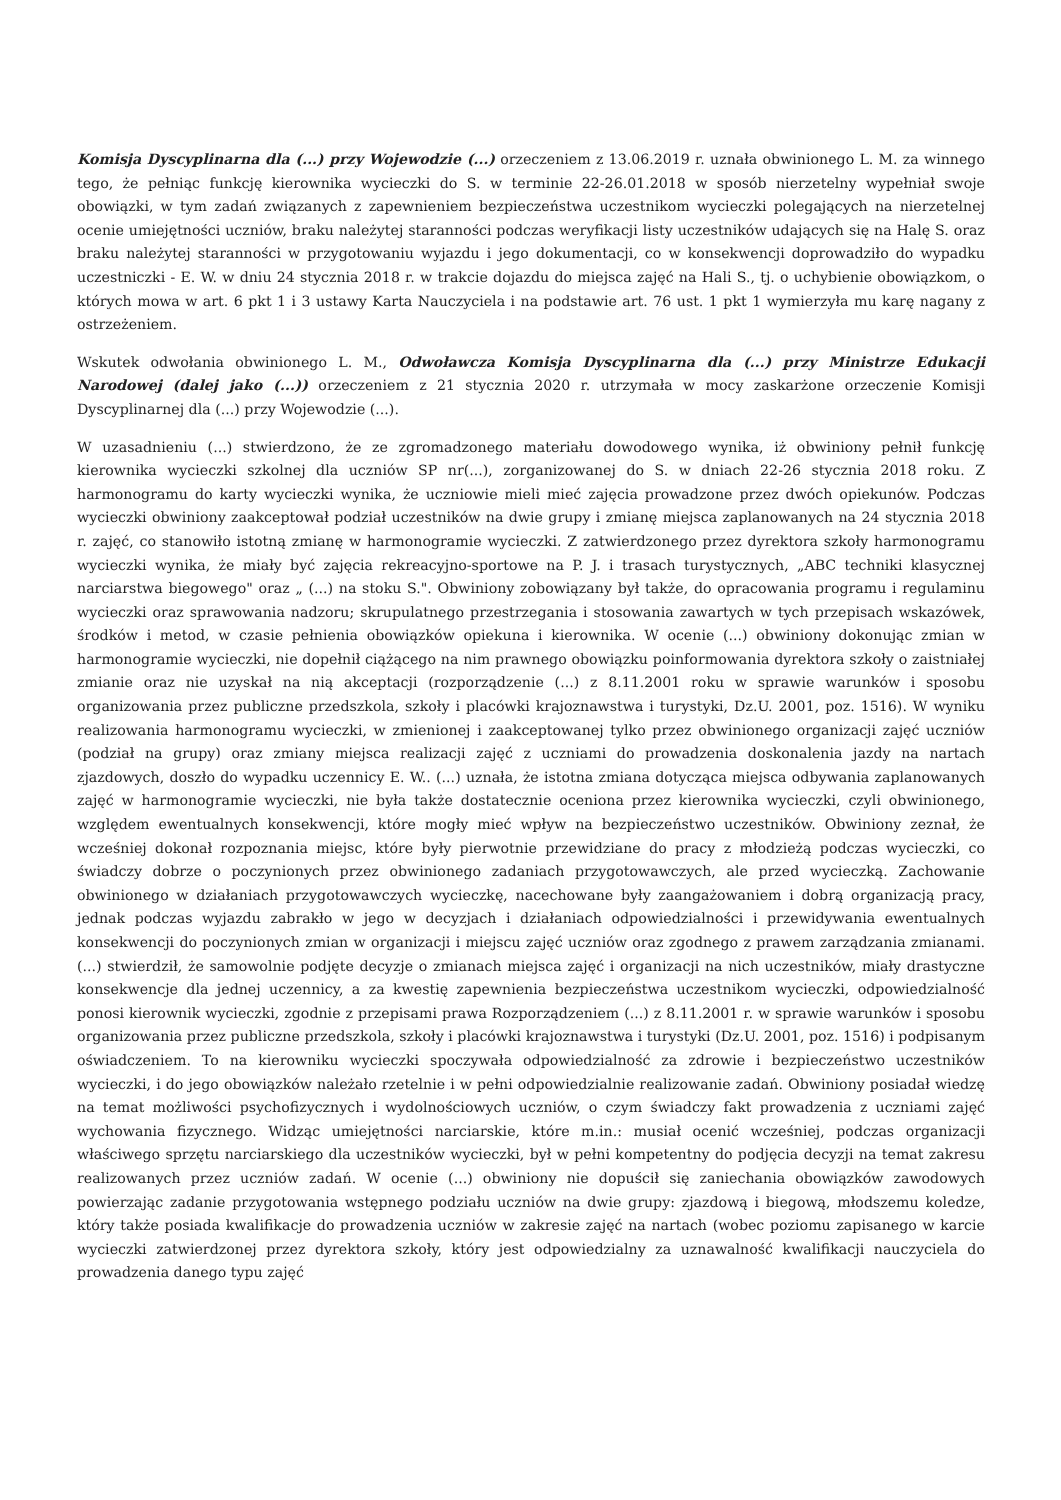Komisja Dyscyplinarna dla (...) przy Wojewodzie (...) orzeczeniem z 13.06.2019 r. uznała obwinionego L. M. za winnego tego, że pełniąc funkcję kierownika wycieczki do S. w terminie 22-26.01.2018 w sposób nierzetelny wypełniał swoje obowiązki, w tym zadań związanych z zapewnieniem bezpieczeństwa uczestnikom wycieczki polegających na nierzetelnej ocenie umiejętności uczniów, braku należytej staranności podczas weryfikacji listy uczestników udających się na Halę S. oraz braku należytej staranności w przygotowaniu wyjazdu i jego dokumentacji, co w konsekwencji doprowadziło do wypadku uczestniczki - E. W. w dniu 24 stycznia 2018 r. w trakcie dojazdu do miejsca zajęć na Hali S., tj. o uchybienie obowiązkom, o których mowa w art. 6 pkt 1 i 3 ustawy Karta Nauczyciela i na podstawie art. 76 ust. 1 pkt 1 wymierzyła mu karę nagany z ostrzeżeniem.
Wskutek odwołania obwinionego L. M., Odwoławcza Komisja Dyscyplinarna dla (...) przy Ministrze Edukacji Narodowej (dalej jako (...)) orzeczeniem z 21 stycznia 2020 r. utrzymała w mocy zaskarżone orzeczenie Komisji Dyscyplinarnej dla (...) przy Wojewodzie (...).
W uzasadnieniu (...) stwierdzono, że ze zgromadzonego materiału dowodowego wynika, iż obwiniony pełnił funkcję kierownika wycieczki szkolnej dla uczniów SP nr(...), zorganizowanej do S. w dniach 22-26 stycznia 2018 roku. Z harmonogramu do karty wycieczki wynika, że uczniowie mieli mieć zajęcia prowadzone przez dwóch opiekunów. Podczas wycieczki obwiniony zaakceptował podział uczestników na dwie grupy i zmianę miejsca zaplanowanych na 24 stycznia 2018 r. zajęć, co stanowiło istotną zmianę w harmonogramie wycieczki. Z zatwierdzonego przez dyrektora szkoły harmonogramu wycieczki wynika, że miały być zajęcia rekreacyjno-sportowe na P. J. i trasach turystycznych, „ABC techniki klasycznej narciarstwa biegowego" oraz „ (...) na stoku S.". Obwiniony zobowiązany był także, do opracowania programu i regulaminu wycieczki oraz sprawowania nadzoru; skrupulatnego przestrzegania i stosowania zawartych w tych przepisach wskazówek, środków i metod, w czasie pełnienia obowiązków opiekuna i kierownika. W ocenie (...) obwiniony dokonując zmian w harmonogramie wycieczki, nie dopełnił ciążącego na nim prawnego obowiązku poinformowania dyrektora szkoły o zaistniałej zmianie oraz nie uzyskał na nią akceptacji (rozporządzenie (...) z 8.11.2001 roku w sprawie warunków i sposobu organizowania przez publiczne przedszkola, szkoły i placówki krajoznawstwa i turystyki, Dz.U. 2001, poz. 1516). W wyniku realizowania harmonogramu wycieczki, w zmienionej i zaakceptowanej tylko przez obwinionego organizacji zajęć uczniów (podział na grupy) oraz zmiany miejsca realizacji zajęć z uczniami do prowadzenia doskonalenia jazdy na nartach zjazdowych, doszło do wypadku uczennicy E. W.. (...) uznała, że istotna zmiana dotycząca miejsca odbywania zaplanowanych zajęć w harmonogramie wycieczki, nie była także dostatecznie oceniona przez kierownika wycieczki, czyli obwinionego, względem ewentualnych konsekwencji, które mogły mieć wpływ na bezpieczeństwo uczestników. Obwiniony zeznał, że wcześniej dokonał rozpoznania miejsc, które były pierwotnie przewidziane do pracy z młodzieżą podczas wycieczki, co świadczy dobrze o poczynionych przez obwinionego zadaniach przygotowawczych, ale przed wycieczką. Zachowanie obwinionego w działaniach przygotowawczych wycieczkę, nacechowane były zaangażowaniem i dobrą organizacją pracy, jednak podczas wyjazdu zabrakło w jego w decyzjach i działaniach odpowiedzialności i przewidywania ewentualnych konsekwencji do poczynionych zmian w organizacji i miejscu zajęć uczniów oraz zgodnego z prawem zarządzania zmianami. (...) stwierdził, że samowolnie podjęte decyzje o zmianach miejsca zajęć i organizacji na nich uczestników, miały drastyczne konsekwencje dla jednej uczennicy, a za kwestię zapewnienia bezpieczeństwa uczestnikom wycieczki, odpowiedzialność ponosi kierownik wycieczki, zgodnie z przepisami prawa Rozporządzeniem (...) z 8.11.2001 r. w sprawie warunków i sposobu organizowania przez publiczne przedszkola, szkoły i placówki krajoznawstwa i turystyki (Dz.U. 2001, poz. 1516) i podpisanym oświadczeniem. To na kierowniku wycieczki spoczywała odpowiedzialność za zdrowie i bezpieczeństwo uczestników wycieczki, i do jego obowiązków należało rzetelnie i w pełni odpowiedzialnie realizowanie zadań. Obwiniony posiadał wiedzę na temat możliwości psychofizycznych i wydolnościowych uczniów, o czym świadczy fakt prowadzenia z uczniami zajęć wychowania fizycznego. Widząc umiejętności narciarskie, które m.in.: musiał ocenić wcześniej, podczas organizacji właściwego sprzętu narciarskiego dla uczestników wycieczki, był w pełni kompetentny do podjęcia decyzji na temat zakresu realizowanych przez uczniów zadań. W ocenie (...) obwiniony nie dopuścił się zaniechania obowiązków zawodowych powierzając zadanie przygotowania wstępnego podziału uczniów na dwie grupy: zjazdową i biegową, młodszemu koledze, który także posiada kwalifikacje do prowadzenia uczniów w zakresie zajęć na nartach (wobec poziomu zapisanego w karcie wycieczki zatwierdzonej przez dyrektora szkoły, który jest odpowiedzialny za uznawalność kwalifikacji nauczyciela do prowadzenia danego typu zajęć